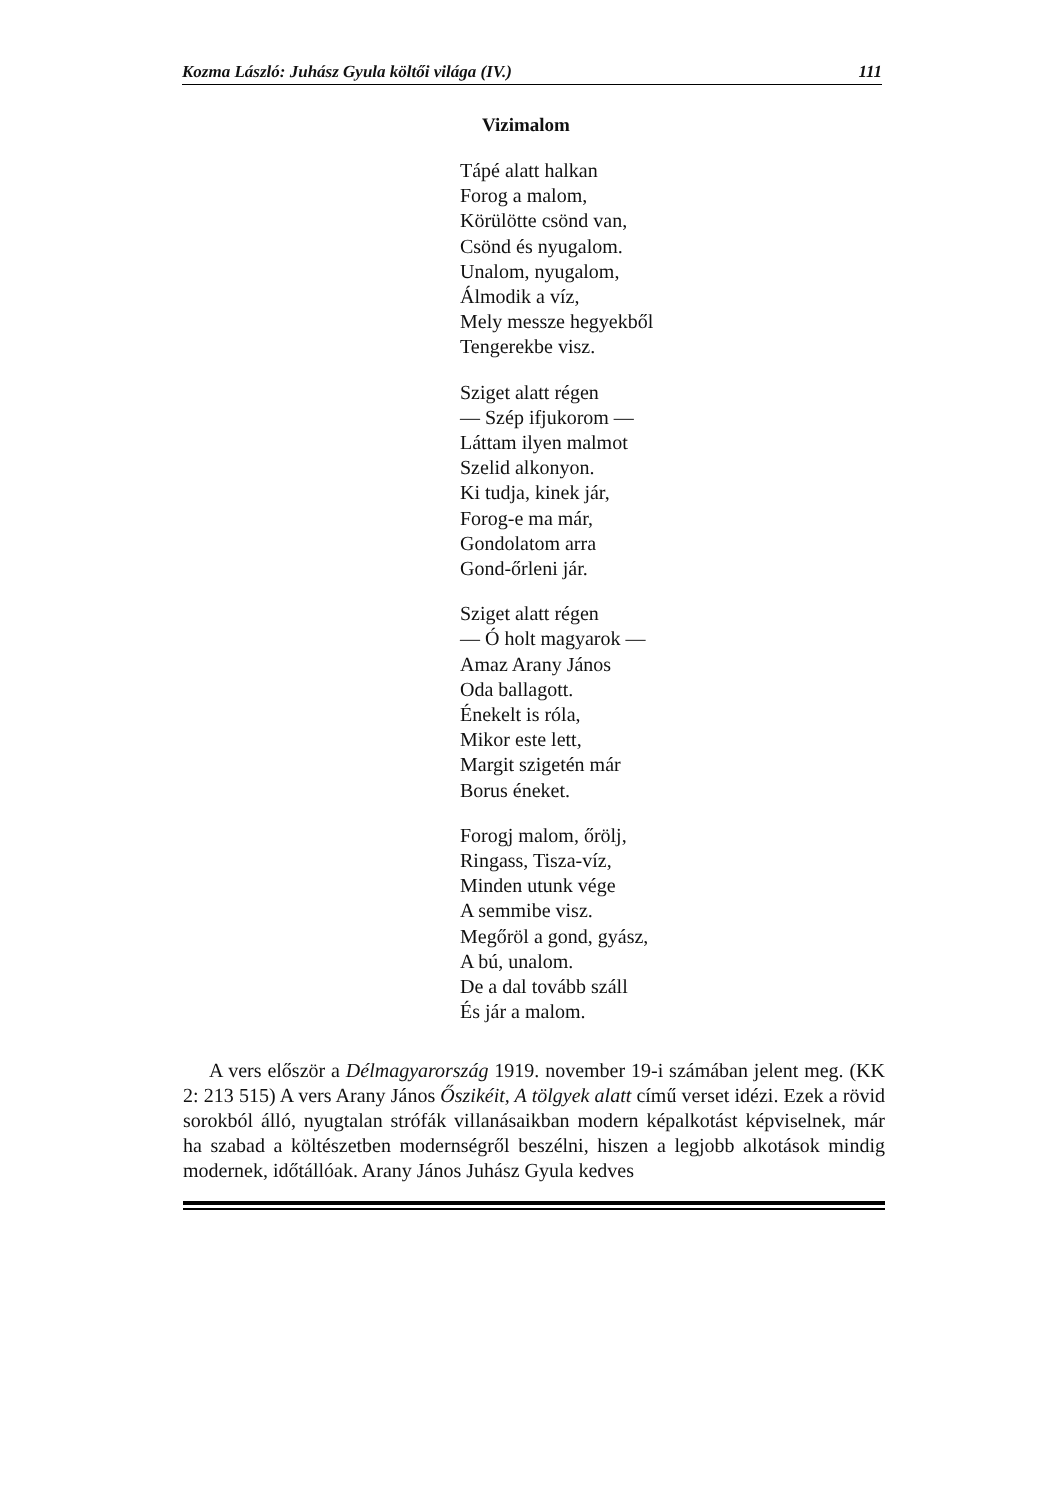Kozma László: Juhász Gyula költői világa (IV.) 111
Vizimalom
Tápé alatt halkan
Forog a malom,
Körülötte csönd van,
Csönd és nyugalom.
Unalom, nyugalom,
Álmodik a víz,
Mely messze hegyekből
Tengerekbe visz.
Sziget alatt régen
— Szép ifjukorom —
Láttam ilyen malmot
Szelid alkonyon.
Ki tudja, kinek jár,
Forog-e ma már,
Gondolatom arra
Gond-őrleni jár.
Sziget alatt régen
— Ó holt magyarok —
Amaz Arany János
Oda ballagott.
Énekelt is róla,
Mikor este lett,
Margit szigetén már
Borus éneket.
Forogj malom, őrölj,
Ringass, Tisza-víz,
Minden utunk vége
A semmibe visz.
Megőröl a gond, gyász,
A bú, unalom.
De a dal tovább száll
És jár a malom.
A vers először a Délmagyarország 1919. november 19-i számában jelent meg. (KK 2: 213 515) A vers Arany János Őszikéit, A tölgyek alatt című verset idézi. Ezek a rövid sorokból álló, nyugtalan strófák villanásaikban modern képalkotást képviselnek, már ha szabad a költészetben modernségről beszélni, hiszen a legjobb alkotások mindig modernek, időtállóak. Arany János Juhász Gyula kedves